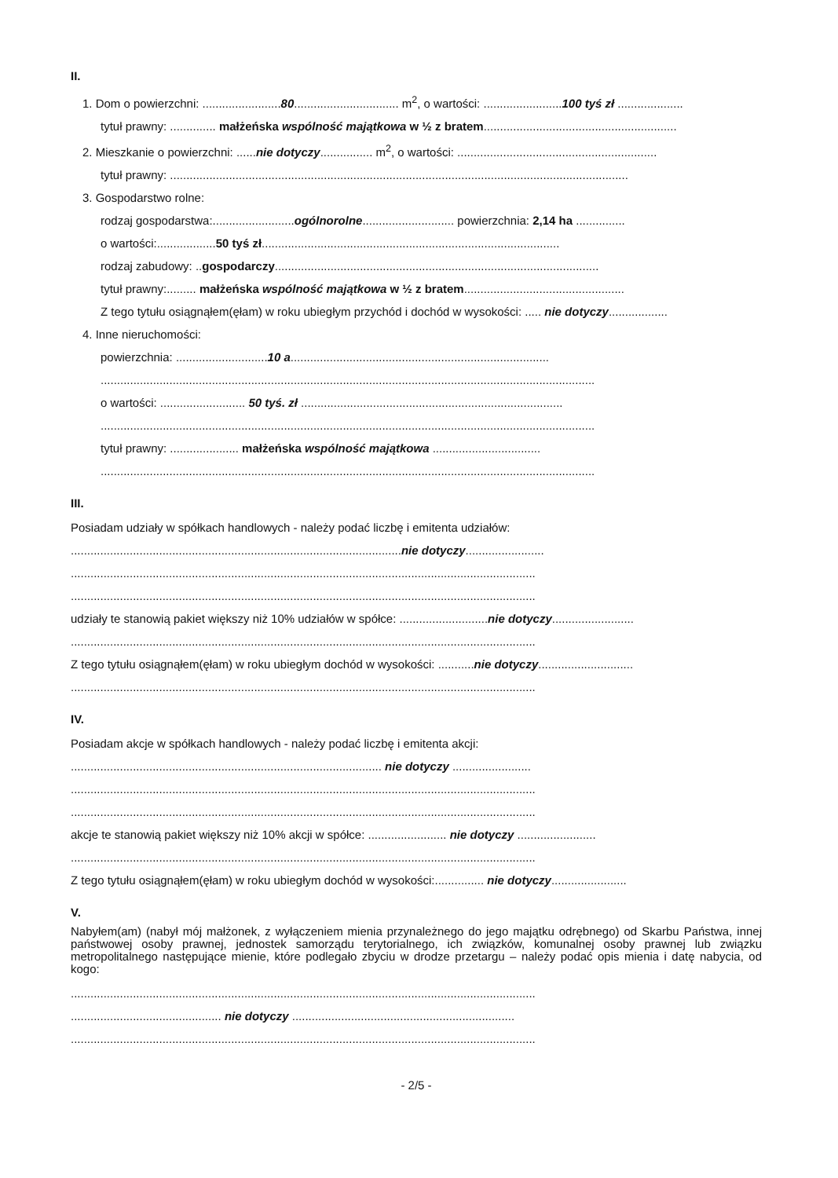II.
1. Dom o powierzchni: ........................80................................ m<sup>2</sup>, o wartości: ........................100 tyś zł ....................
tytuł prawny: .............. małżeńska wspólność majątkowa w ½ z bratem...........................................................
2. Mieszkanie o powierzchni: ......nie dotyczy................ m<sup>2</sup>, o wartości: .............................................................
tytuł prawny: ............................................................................................................................................
3. Gospodarstwo rolne:
rodzaj gospodarstwa:.........................ogólnorolne............................ powierzchnia: 2,14 ha ...............
o wartości:..................50 tyś zł...........................................................................................
rodzaj zabudowy: ..gospodarczy...................................................................................................
tytuł prawny:......... małżeńska wspólność majątkowa w ½ z bratem.................................................
Z tego tytułu osiągnąłem(ęłam) w roku ubiegłym przychód i dochód w wysokości: ..... nie dotyczy..................
4. Inne nieruchomości:
powierzchnia: ............................10 a...............................................................................
.......................................................................................................................................................
o wartości: .......................... 50 tyś. zł ................................................................................
.......................................................................................................................................................
tytuł prawny: ..................... małżeńska wspólność majątkowa .................................
.......................................................................................................................................................
III.
Posiadam udziały w spółkach handlowych - należy podać liczbę i emitenta udziałów:
.....................................................................................................nie dotyczy........................
..............................................................................................................................................
..............................................................................................................................................
udziały te stanowią pakiet większy niż 10% udziałów w spółce: ...........................nie dotyczy.........................
..............................................................................................................................................
Z tego tytułu osiągnąłem(ęłam) w roku ubiegłym dochód w wysokości: ...........nie dotyczy.............................
..............................................................................................................................................
IV.
Posiadam akcje w spółkach handlowych - należy podać liczbę i emitenta akcji:
............................................................................................... nie dotyczy ........................
..............................................................................................................................................
..............................................................................................................................................
akcje te stanowią pakiet większy niż 10% akcji w spółce: ........................ nie dotyczy ........................
..............................................................................................................................................
Z tego tytułu osiągnąłem(ęłam) w roku ubiegłym dochód w wysokości:............... nie dotyczy.......................
V.
Nabyłem(am) (nabył mój małżonek, z wyłączeniem mienia przynależnego do jego majątku odrębnego) od Skarbu Państwa, innej państwowej osoby prawnej, jednostek samorządu terytorialnego, ich związków, komunalnej osoby prawnej lub związku metropolitalnego następujące mienie, które podlegało zbyciu w drodze przetargu – należy podać opis mienia i datę nabycia, od kogo:
..............................................................................................................................................
.............................................. nie dotyczy ....................................................................
..............................................................................................................................................
- 2/5 -